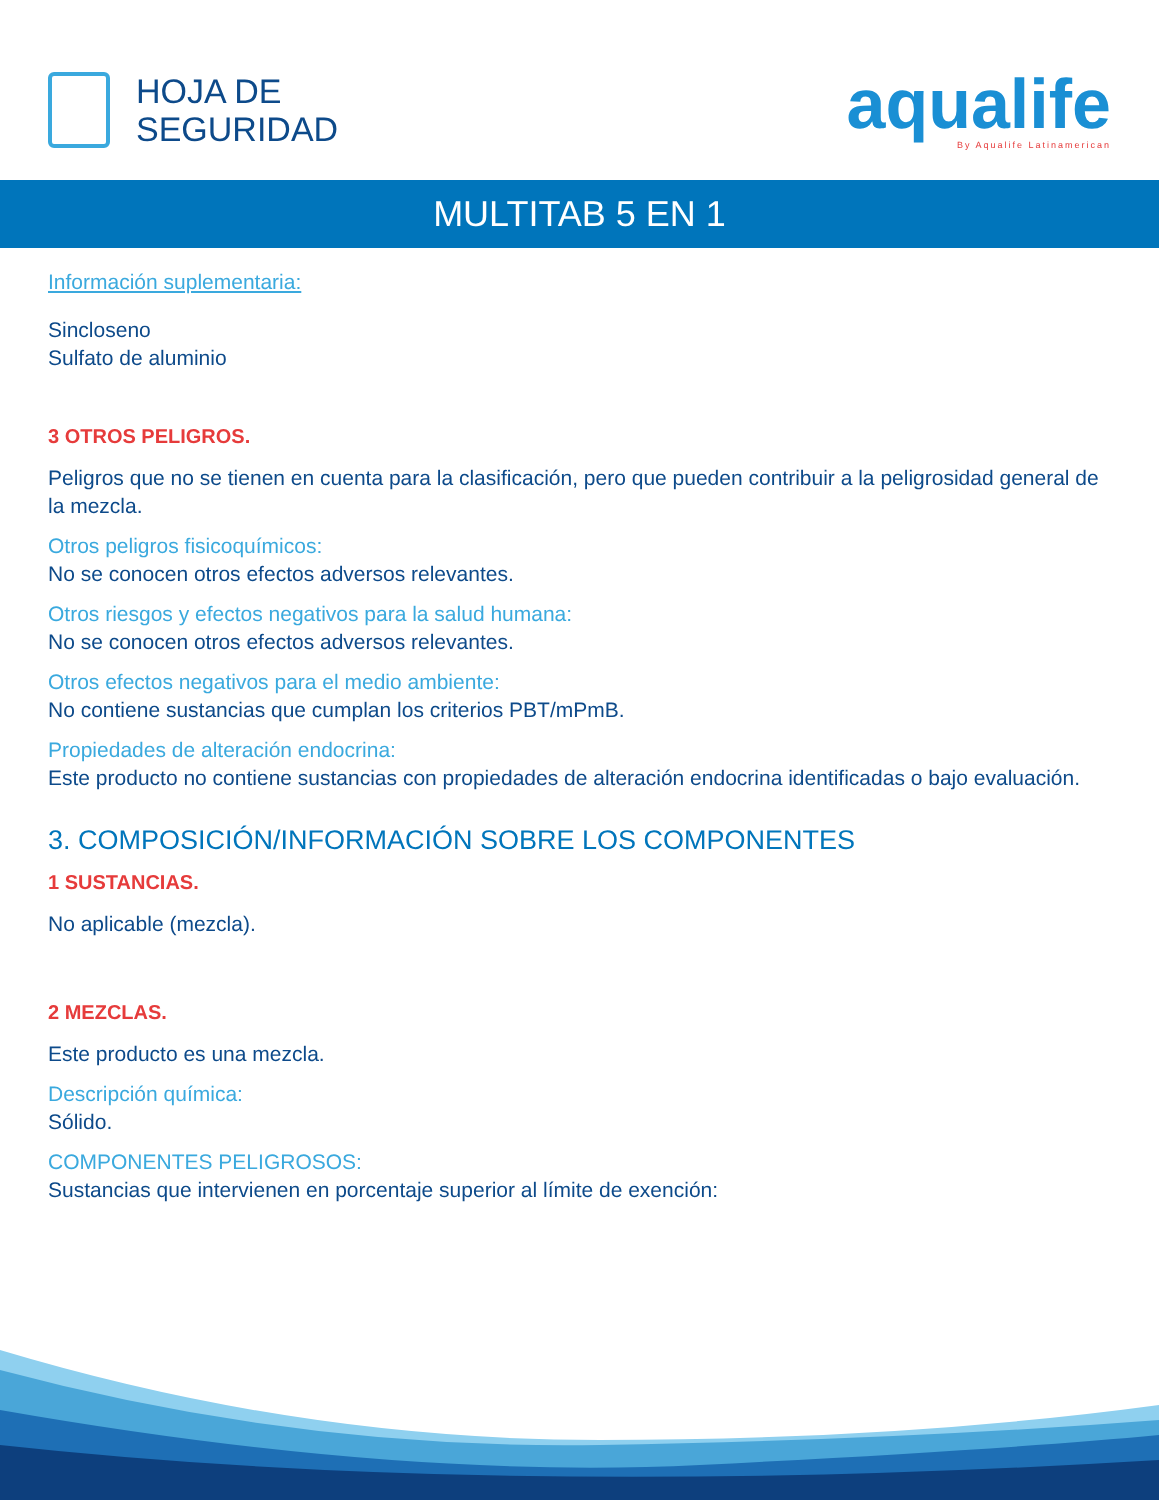HOJA DE
SEGURIDAD
aqualife
By Aqualife Latinamerican
MULTITAB 5 EN 1
Información suplementaria:
Sincloseno
Sulfato de aluminio
3 OTROS PELIGROS.
Peligros que no se tienen en cuenta para la clasificación, pero que pueden contribuir a la peligrosidad general de la mezcla.
Otros peligros fisicoquímicos:
No se conocen otros efectos adversos relevantes.
Otros riesgos y efectos negativos para la salud humana:
No se conocen otros efectos adversos relevantes.
Otros efectos negativos para el medio ambiente:
No contiene sustancias que cumplan los criterios PBT/mPmB.
Propiedades de alteración endocrina:
Este producto no contiene sustancias con propiedades de alteración endocrina identificadas o bajo evaluación.
3. COMPOSICIÓN/INFORMACIÓN SOBRE LOS COMPONENTES
1 SUSTANCIAS.
No aplicable (mezcla).
2 MEZCLAS.
Este producto es una mezcla.
Descripción química:
Sólido.
COMPONENTES PELIGROSOS:
Sustancias que intervienen en porcentaje superior al límite de exención: